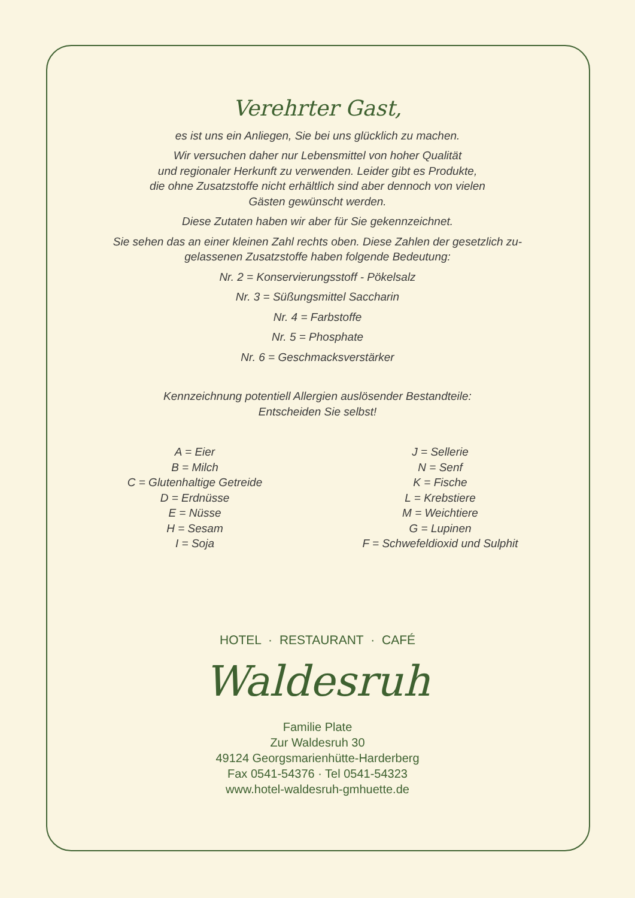Verehrter Gast,
es ist uns ein Anliegen, Sie bei uns glücklich zu machen.
Wir versuchen daher nur Lebensmittel von hoher Qualität
und regionaler Herkunft zu verwenden. Leider gibt es Produkte,
die ohne Zusatzstoffe nicht erhältlich sind aber dennoch von vielen
Gästen gewünscht werden.
Diese Zutaten haben wir aber für Sie gekennzeichnet.
Sie sehen das an einer kleinen Zahl rechts oben. Diese Zahlen der gesetzlich zu-
gelassenen Zusatzstoffe haben folgende Bedeutung:
Nr. 2 = Konservierungsstoff - Pökelsalz
Nr. 3 = Süßungsmittel Saccharin
Nr. 4 = Farbstoffe
Nr. 5 = Phosphate
Nr. 6 = Geschmacksverstärker
Kennzeichnung potentiell Allergien auslösender Bestandteile:
Entscheiden Sie selbst!
A = Eier
B = Milch
C = Glutenhaltige Getreide
D = Erdnüsse
E = Nüsse
H = Sesam
I = Soja
J = Sellerie
N = Senf
K = Fische
L = Krebstiere
M = Weichtiere
G = Lupinen
F = Schwefeldioxid und Sulphit
HOTEL · RESTAURANT · CAFÉ
Waldesruh
Familie Plate
Zur Waldesruh 30
49124 Georgsmarienhütte-Harderberg
Fax 0541-54376 · Tel 0541-54323
www.hotel-waldesruh-gmhuette.de